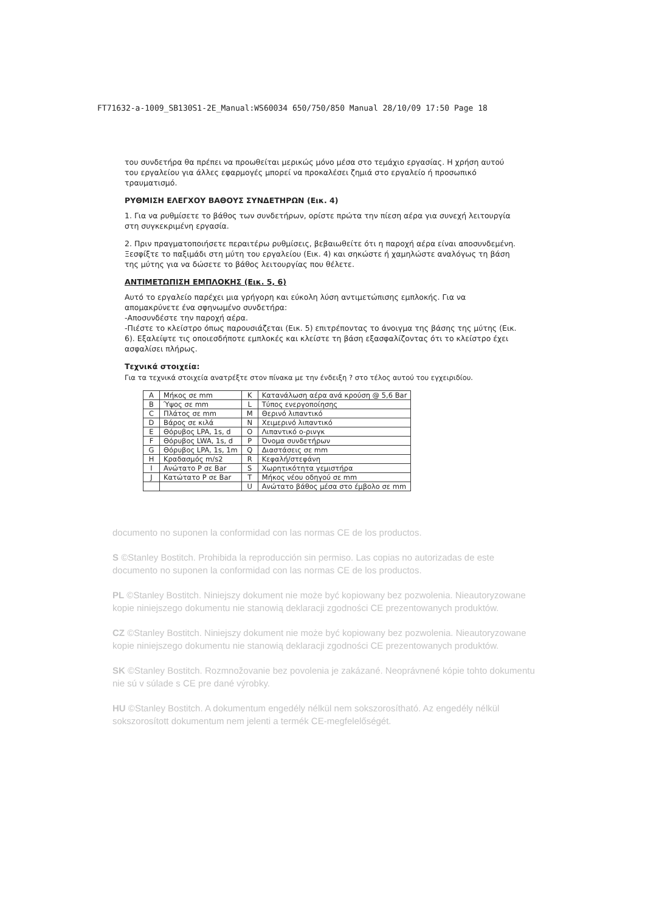FT71632-a-1009_SB130S1-2E_Manual:WS60034 650/750/850 Manual 28/10/09 17:50 Page 18
του συνδετήρα θα πρέπει να προωθείται μερικώς μόνο μέσα στο τεμάχιο εργασίας. Η χρήση αυτού του εργαλείου για άλλες εφαρμογές μπορεί να προκαλέσει ζημιά στο εργαλείο ή προσωπικό τραυματισμό.
ΡΥΘΜΙΣΗ ΕΛΕΓΧΟΥ ΒΑΘΟΥΣ ΣΥΝΔΕΤΗΡΩΝ (Εικ. 4)
1. Για να ρυθμίσετε το βάθος των συνδετήρων, ορίστε πρώτα την πίεση αέρα για συνεχή λειτουργία στη συγκεκριμένη εργασία.
2. Πριν πραγματοποιήσετε περαιτέρω ρυθμίσεις, βεβαιωθείτε ότι η παροχή αέρα είναι αποσυνδεμένη. Ξεσφίξτε το παξιμάδι στη μύτη του εργαλείου (Εικ. 4) και σηκώστε ή χαμηλώστε αναλόγως τη βάση της μύτης για να δώσετε το βάθος λειτουργίας που θέλετε.
ΑΝΤΙΜΕΤΩΠΙΣΗ ΕΜΠΛΟΚΗΣ (Εικ. 5, 6)
Αυτό το εργαλείο παρέχει μια γρήγορη και εύκολη λύση αντιμετώπισης εμπλοκής. Για να απομακρύνετε ένα σφηνωμένο συνδετήρα:
-Αποσυνδέστε την παροχή αέρα.
-Πιέστε το κλείστρο όπως παρουσιάζεται (Εικ. 5) επιτρέποντας το άνοιγμα της βάσης της μύτης (Εικ. 6). Εξαλείψτε τις οποιεσδήποτε εμπλοκές και κλείστε τη βάση εξασφαλίζοντας ότι το κλείστρο έχει ασφαλίσει πλήρως.
Τεχνικά στοιχεία:
Για τα τεχνικά στοιχεία ανατρέξτε στον πίνακα με την ένδειξη ? στο τέλος αυτού του εγχειριδίου.
| A | Μήκος σε mm | K | Κατανάλωση αέρα ανά κρούση @ 5,6 Bar |
| B | Ύψος σε mm | L | Τύπος ενεργοποίησης |
| C | Πλάτος σε mm | M | Θερινό λιπαντικό |
| D | Βάρος σε κιλά | N | Χειμερινό λιπαντικό |
| E | Θόρυβος LPA, 1s, d | O | Λιπαντικό o-ρινγκ |
| F | Θόρυβος LWA, 1s, d | P | Όνομα συνδετήρων |
| G | Θόρυβος LPA, 1s, 1m | Q | Διαστάσεις σε mm |
| H | Κραδασμός m/s2 | R | Κεφαλή/στεφάνη |
| I | Ανώτατο P σε Bar | S | Χωρητικότητα γεμιστήρα |
| J | Κατώτατο P σε Bar | T | Μήκος νέου οδηγού σε mm |
| | | U | Ανώτατο βάθος μέσα στο έμβολο σε mm |
documento no suponen la conformidad con las normas CE de los productos.
S ©Stanley Bostitch. Prohibida la reproducción sin permiso. Las copias no autorizadas de este documento no suponen la conformidad con las normas CE de los productos.
PL ©Stanley Bostitch. Niniejszy dokument nie może być kopiowany bez pozwolenia. Nieautoryzowane kopie niniejszego dokumentu nie stanowią deklaracji zgodności CE prezentowanych produktów.
CZ ©Stanley Bostitch. Niniejszy dokument nie może być kopiowany bez pozwolenia. Nieautoryzowane kopie niniejszego dokumentu nie stanowią deklaracji zgodności CE prezentowanych produktów.
SK ©Stanley Bostitch. Rozmnožovanie bez povolenia je zakázané. Neoprávnené kópie tohto dokumentu nie sú v súlade s CE pre dané výrobky.
HU ©Stanley Bostitch. A dokumentum engedély nélkül nem sokszorosítható. Az engedély nélkül sokszorosított dokumentum nem jelenti a termék CE-megfelelőségét.